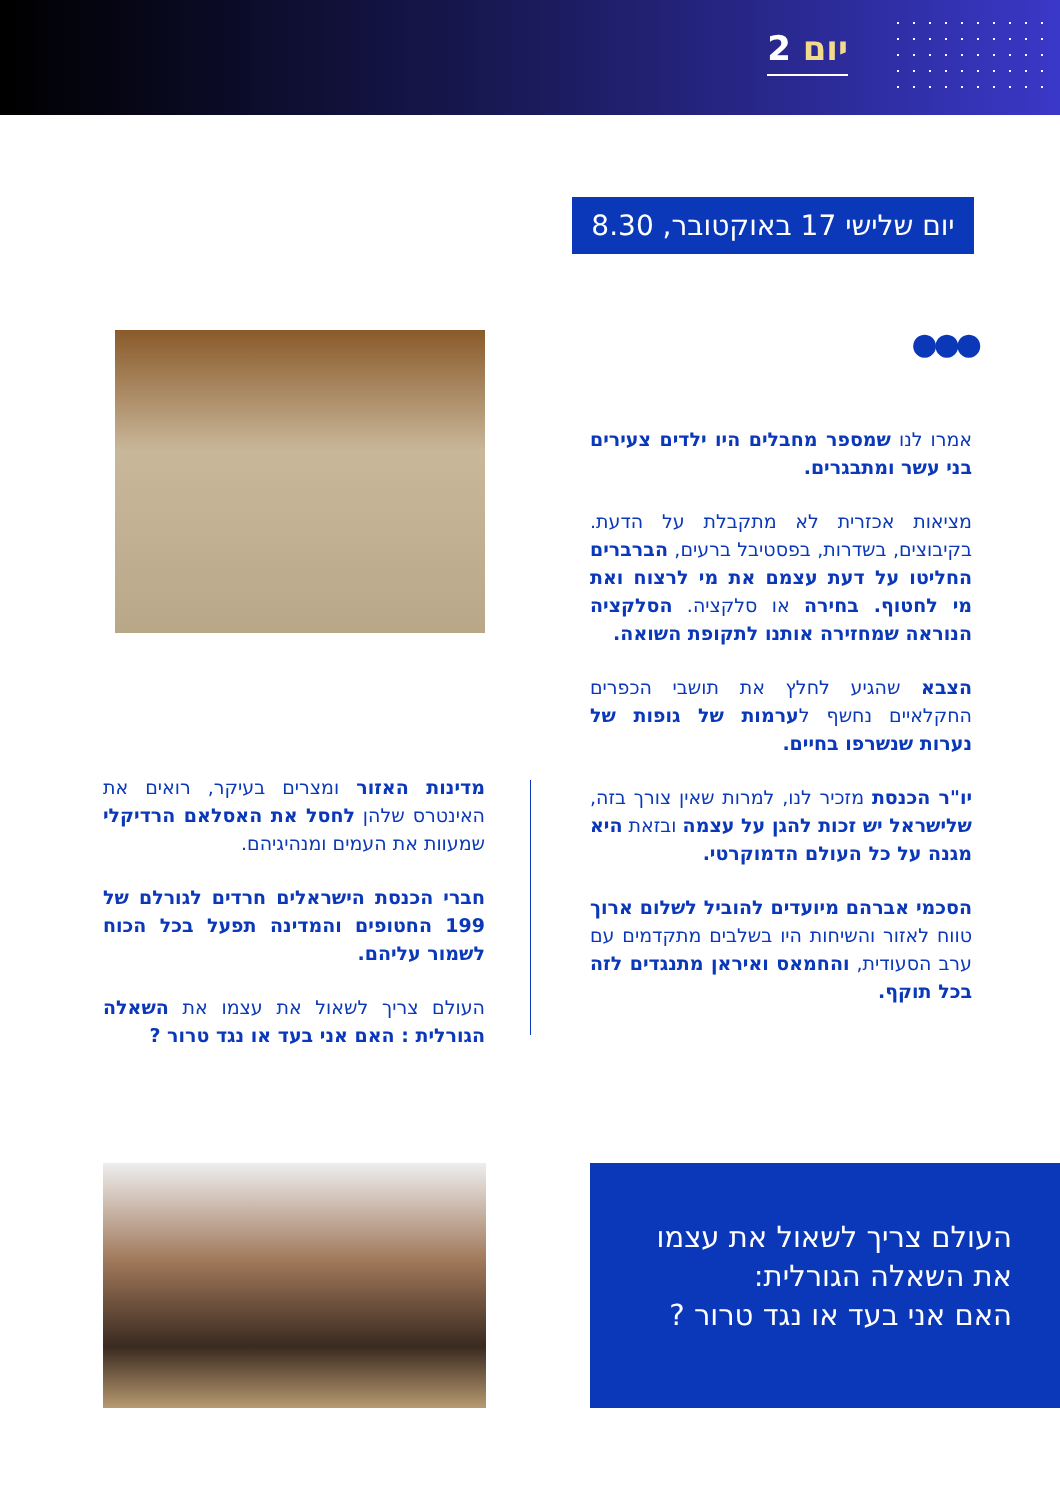יום 2
יום שלישי 17 באוקטובר, 8.30
●●●
אמרו לנו שמספר מחבלים היו ילדים צעירים בני עשר ומתבגרים.
מציאות אכזרית לא מתקבלת על הדעת. בקיבוצים, בשדרות, בפסטיבל ברעים, הברברים החליטו על דעת עצמם את מי לרצוח ואת מי לחטוף. בחירה או סלקציה. הסלקציה הנוראה שמחזירה אותנו לתקופת השואה.
הצבא שהגיע לחלץ את תושבי הכפרים החקלאיים נחשף לערמות של גופות של נערות שנשרפו בחיים.
יו"ר הכנסת מזכיר לנו, למרות שאין צורך בזה, שלישראל יש זכות להגן על עצמה ובזאת היא מגנה על כל העולם הדמוקרטי.
הסכמי אברהם מיועדים להוביל לשלום ארוך טווח לאזור והשיחות היו בשלבים מתקדמים עם ערב הסעודית, והחמאס ואיראן מתנגדים לזה בכל תוקף.
מדינות האזור ומצרים בעיקר, רואים את האינטרס שלהן לחסל את האסלאם הרדיקלי שמעוות את העמים ומנהיגיהם.
חברי הכנסת הישראלים חרדים לגורלם של 199 החטופים והמדינה תפעל בכל הכוח לשמור עליהם.
העולם צריך לשאול את עצמו את השאלה הגורלית : האם אני בעד או נגד טרור ?
העולם צריך לשאול את עצמו
את השאלה הגורלית:
האם אני בעד או נגד טרור ?